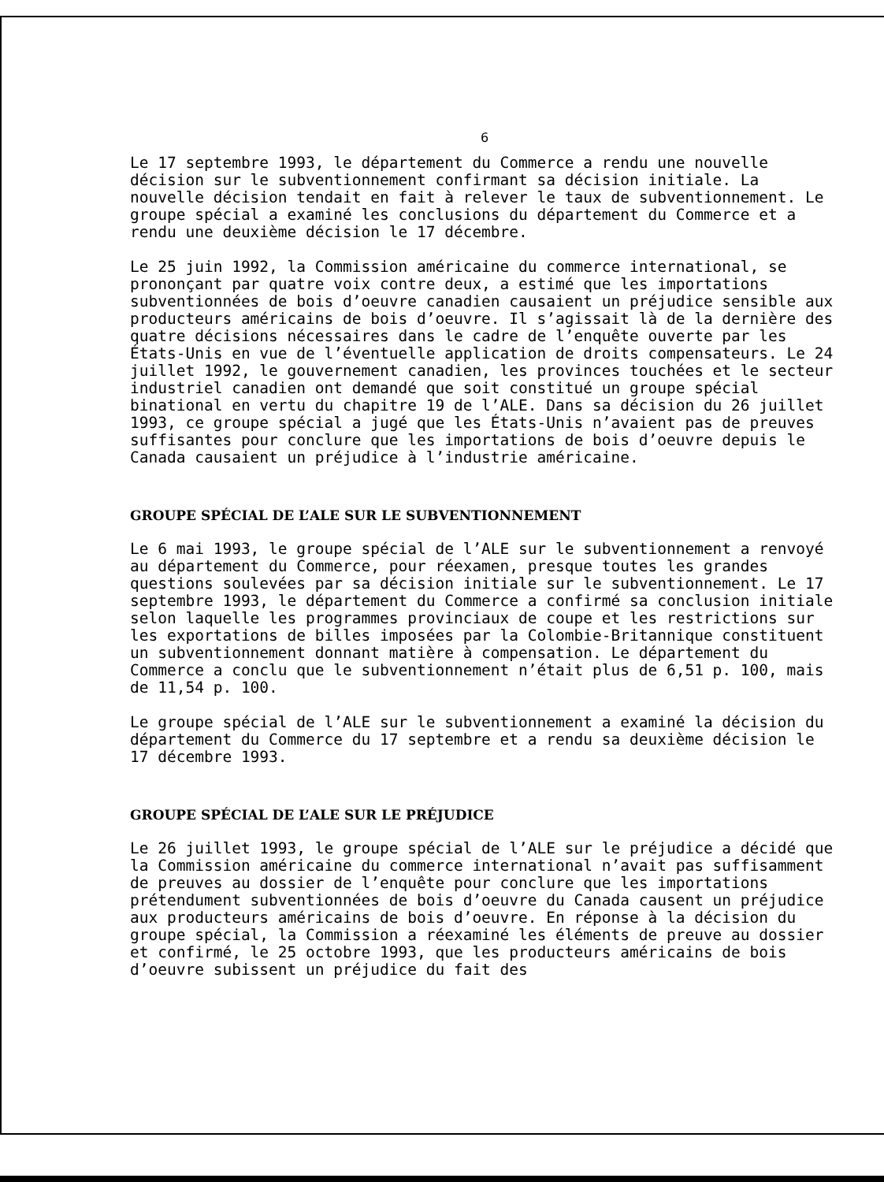6
Le 17 septembre 1993, le département du Commerce a rendu une nouvelle décision sur le subventionnement confirmant sa décision initiale. La nouvelle décision tendait en fait à relever le taux de subventionnement. Le groupe spécial a examiné les conclusions du département du Commerce et a rendu une deuxième décision le 17 décembre.
Le 25 juin 1992, la Commission américaine du commerce international, se prononçant par quatre voix contre deux, a estimé que les importations subventionnées de bois d’oeuvre canadien causaient un préjudice sensible aux producteurs américains de bois d’oeuvre. Il s’agissait là de la dernière des quatre décisions nécessaires dans le cadre de l’enquête ouverte par les États-Unis en vue de l’éventuelle application de droits compensateurs. Le 24 juillet 1992, le gouvernement canadien, les provinces touchées et le secteur industriel canadien ont demandé que soit constitué un groupe spécial binational en vertu du chapitre 19 de l’ALE. Dans sa décision du 26 juillet 1993, ce groupe spécial a jugé que les États-Unis n’avaient pas de preuves suffisantes pour conclure que les importations de bois d’oeuvre depuis le Canada causaient un préjudice à l’industrie américaine.
GROUPE SPÉCIAL DE L’ALE SUR LE SUBVENTIONNEMENT
Le 6 mai 1993, le groupe spécial de l’ALE sur le subventionnement a renvoyé au département du Commerce, pour réexamen, presque toutes les grandes questions soulevées par sa décision initiale sur le subventionnement. Le 17 septembre 1993, le département du Commerce a confirmé sa conclusion initiale selon laquelle les programmes provinciaux de coupe et les restrictions sur les exportations de billes imposées par la Colombie-Britannique constituent un subventionnement donnant matière à compensation. Le département du Commerce a conclu que le subventionnement n’était plus de 6,51 p. 100, mais de 11,54 p. 100.
Le groupe spécial de l’ALE sur le subventionnement a examiné la décision du département du Commerce du 17 septembre et a rendu sa deuxième décision le 17 décembre 1993.
GROUPE SPÉCIAL DE L’ALE SUR LE PRÉJUDICE
Le 26 juillet 1993, le groupe spécial de l’ALE sur le préjudice a décidé que la Commission américaine du commerce international n’avait pas suffisamment de preuves au dossier de l’enquête pour conclure que les importations prétendument subventionnées de bois d’oeuvre du Canada causent un préjudice aux producteurs américains de bois d’oeuvre. En réponse à la décision du groupe spécial, la Commission a réexaminé les éléments de preuve au dossier et confirmé, le 25 octobre 1993, que les producteurs américains de bois d’oeuvre subissent un préjudice du fait des